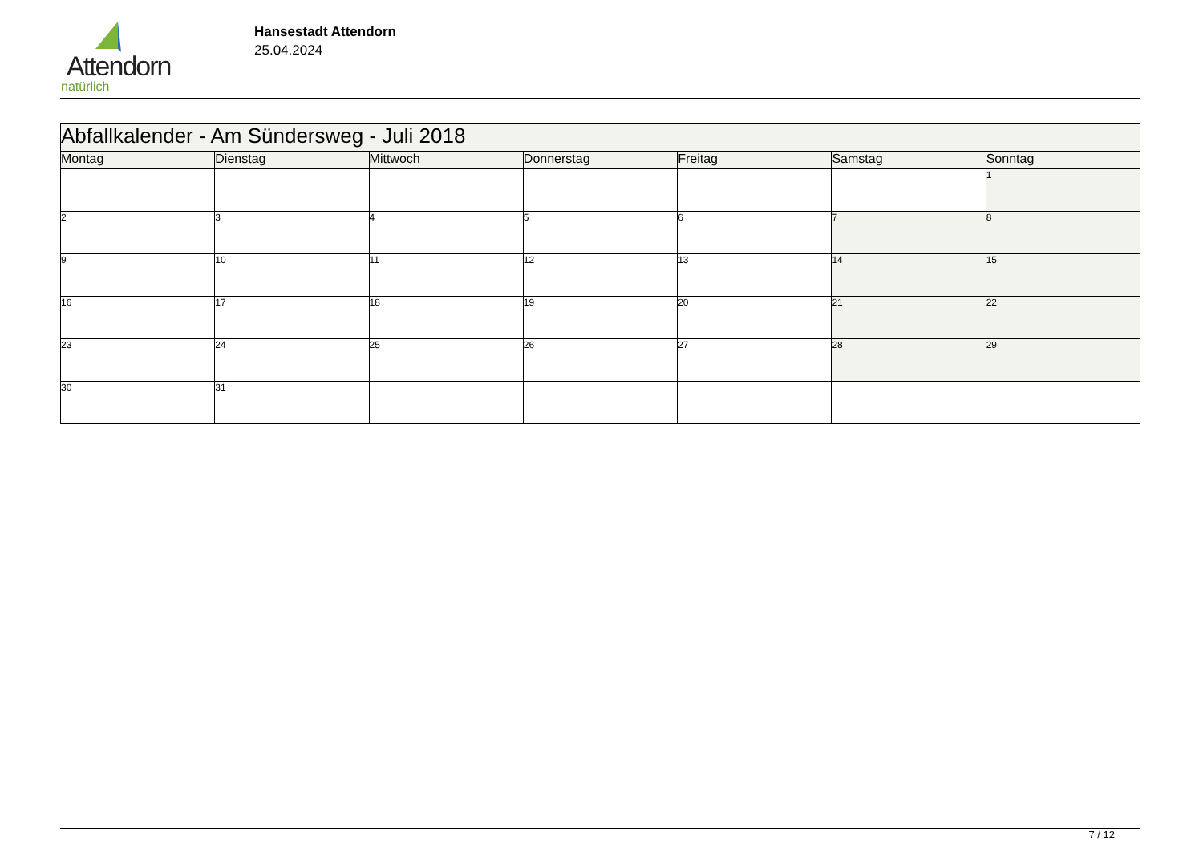Attendorn
natürlich
Hansestadt Attendorn
25.04.2024
| Abfallkalender - Am Sündersweg - Juli 2018 | | | | | | |
| Montag | Dienstag | Mittwoch | Donnerstag | Freitag | Samstag | Sonntag |
| | | | | | | 1 |
| 2 | 3 | 4 | 5 | 6 | 7 | 8 |
| 9 | 10 | 11 | 12 | 13 | 14 | 15 |
| 16 | 17 | 18 | 19 | 20 | 21 | 22 |
| 23 | 24 | 25 | 26 | 27 | 28 | 29 |
| 30 | 31 | | | | | |
7 / 12